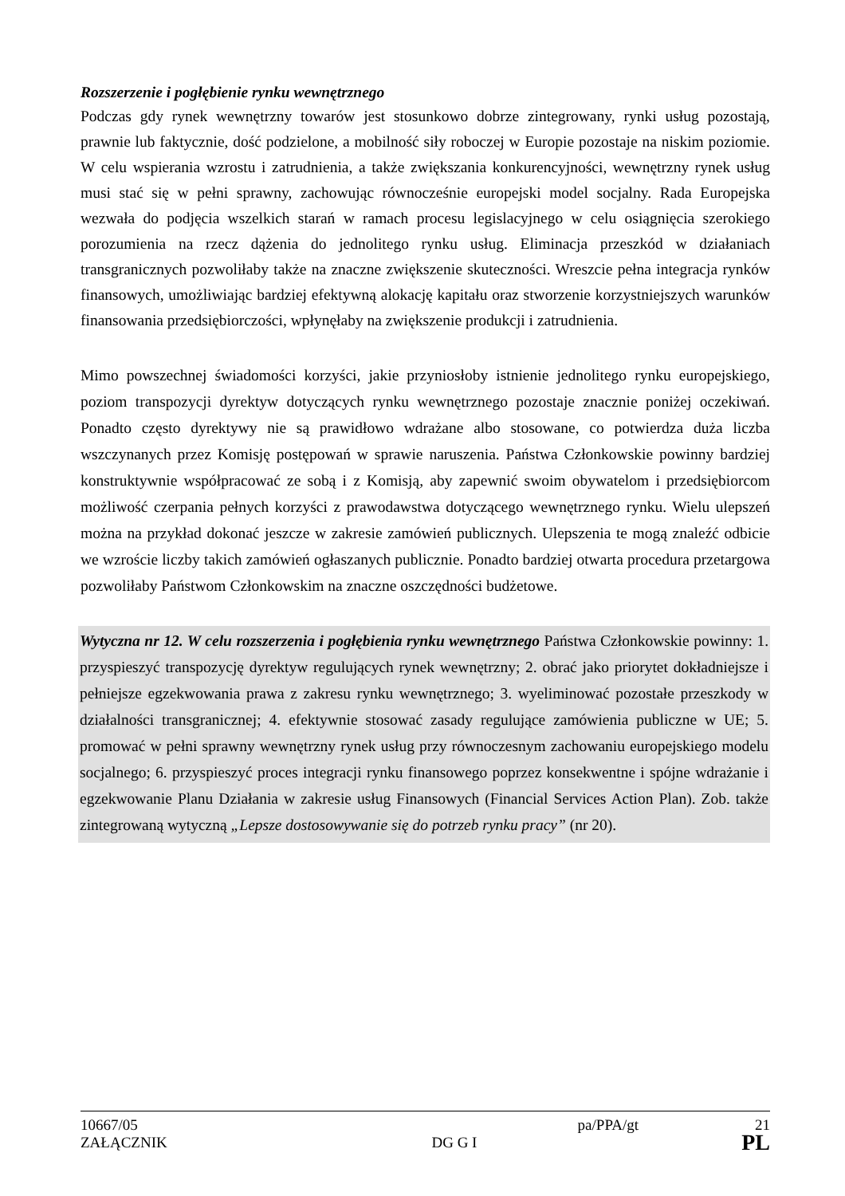Rozszerzenie i pogłębienie rynku wewnętrznego
Podczas gdy rynek wewnętrzny towarów jest stosunkowo dobrze zintegrowany, rynki usług pozostają, prawnie lub faktycznie, dość podzielone, a mobilność siły roboczej w Europie pozostaje na niskim poziomie. W celu wspierania wzrostu i zatrudnienia, a także zwiększania konkurencyjności, wewnętrzny rynek usług musi stać się w pełni sprawny, zachowując równocześnie europejski model socjalny. Rada Europejska wezwała do podjęcia wszelkich starań w ramach procesu legislacyjnego w celu osiągnięcia szerokiego porozumienia na rzecz dążenia do jednolitego rynku usług. Eliminacja przeszkód w działaniach transgranicznych pozwoliłaby także na znaczne zwiększenie skuteczności. Wreszcie pełna integracja rynków finansowych, umożliwiając bardziej efektywną alokację kapitału oraz stworzenie korzystniejszych warunków finansowania przedsiębiorczości, wpłynęłaby na zwiększenie produkcji i zatrudnienia.
Mimo powszechnej świadomości korzyści, jakie przyniosłoby istnienie jednolitego rynku europejskiego, poziom transpozycji dyrektyw dotyczących rynku wewnętrznego pozostaje znacznie poniżej oczekiwań. Ponadto często dyrektywy nie są prawidłowo wdrażane albo stosowane, co potwierdza duża liczba wszczynanych przez Komisję postępowań w sprawie naruszenia. Państwa Członkowskie powinny bardziej konstruktywnie współpracować ze sobą i z Komisją, aby zapewnić swoim obywatelom i przedsiębiorcom możliwość czerpania pełnych korzyści z prawodawstwa dotyczącego wewnętrznego rynku. Wielu ulepszeń można na przykład dokonać jeszcze w zakresie zamówień publicznych. Ulepszenia te mogą znaleźć odbicie we wzroście liczby takich zamówień ogłaszanych publicznie. Ponadto bardziej otwarta procedura przetargowa pozwoliłaby Państwom Członkowskim na znaczne oszczędności budżetowe.
Wytyczna nr 12. W celu rozszerzenia i pogłębienia rynku wewnętrznego Państwa Członkowskie powinny: 1. przyspieszyć transpozycję dyrektyw regulujących rynek wewnętrzny; 2. obrać jako priorytet dokładniejsze i pełniejsze egzekwowania prawa z zakresu rynku wewnętrznego; 3. wyeliminować pozostałe przeszkody w działalności transgranicznej; 4. efektywnie stosować zasady regulujące zamówienia publiczne w UE; 5. promować w pełni sprawny wewnętrzny rynek usług przy równoczesnym zachowaniu europejskiego modelu socjalnego; 6. przyspieszyć proces integracji rynku finansowego poprzez konsekwentne i spójne wdrażanie i egzekwowanie Planu Działania w zakresie usług Finansowych (Financial Services Action Plan). Zob. także zintegrowaną wytyczną „Lepsze dostosowywanie się do potrzeb rynku pracy” (nr 20).
10667/05 pa/PPA/gt 21
ZAŁĄCZNIK DG G I PL